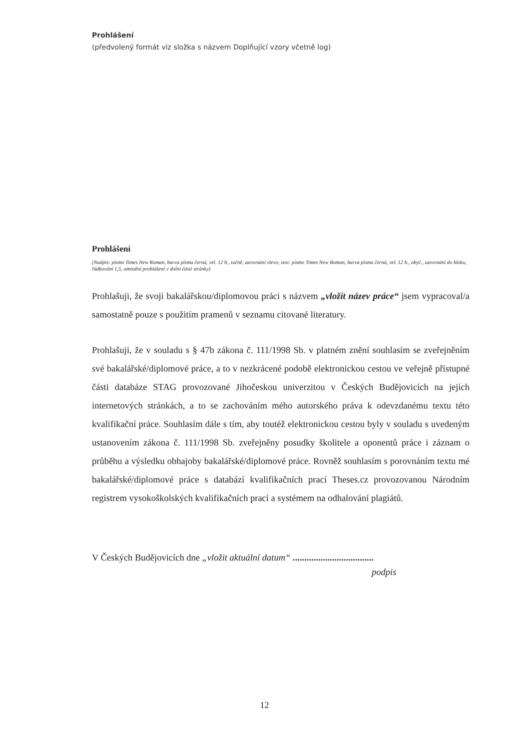Prohlášení
(předvolený formát viz složka s názvem Doplňující vzory včetně log)
Prohlášení
(Nadpis: písmo Times New Roman, barva písma černá, vel. 12 b., tučně, zarovnání vlevo; text: písmo Times New Roman, barva písma černá, vel. 12 b., obyč., zarovnání do bloku, řádkování 1,5, umístění prohlášení v dolní části stránky)
Prohlašuji, že svoji bakalářskou/diplomovou práci s názvem „vložit název práce“ jsem vypracoval/a samostatně pouze s použitím pramenů v seznamu citované literatury.
Prohlašuji, že v souladu s § 47b zákona č. 111/1998 Sb. v platném znění souhlasím se zveřejněním své bakalářské/diplomové práce, a to v nezkrácené podobě elektronickou cestou ve veřejně přístupné části databáze STAG provozované Jihočeskou univerzitou v Českých Budějovicích na jejích internetových stránkách, a to se zachováním mého autorského práva k odevzdanému textu této kvalifikační práce. Souhlasím dále s tím, aby toutéž elektronickou cestou byly v souladu s uvedeným ustanovením zákona č. 111/1998 Sb. zveřejněny posudky školitele a oponentů práce i záznam o průběhu a výsledku obhajoby bakalářské/diplomové práce. Rovněž souhlasím s porovnáním textu mé bakalářské/diplomové práce s databází kvalifikačních prací Theses.cz provozovanou Národním registrem vysokoškolských kvalifikačních prací a systémem na odhalování plagiátů.
V Českých Budějovicích dne „vložit aktuální datum“ ...................................
podpis
12